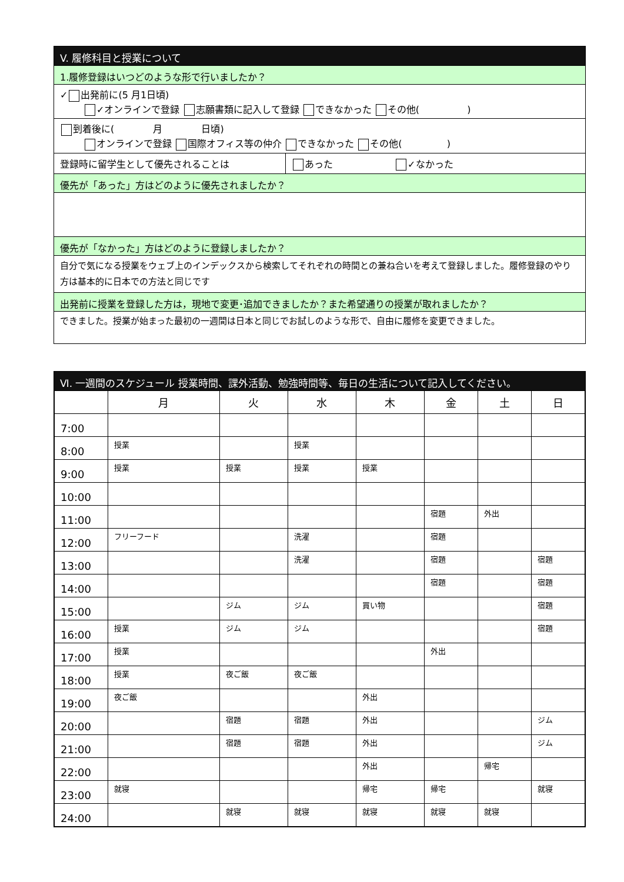V. 履修科目と授業について
1.履修登録はいつどのような形で行いましたか？
✓ 出発前に(5 月1日頃)
✓オンラインで登録 志願書類に記入して登録 できなかった その他( )
到着後に( 月 日頃)
オンラインで登録 国際オフィス等の仲介 できなかった その他( )
登録時に留学生として優先されることは あった ✓なかった
優先が「あった」方はどのように優先されましたか？
優先が「なかった」方はどのように登録しましたか？
自分で気になる授業をウェブ上のインデックスから検索してそれぞれの時間との兼ね合いを考えて登録しました。履修登録のやり方は基本的に日本での方法と同じです
出発前に授業を登録した方は，現地で変更･追加できましたか？また希望通りの授業が取れましたか？
できました。授業が始まった最初の一週間は日本と同じでお試しのような形で、自由に履修を変更できました。
Ⅵ. 一週間のスケジュール 授業時間、課外活動、勉強時間等、毎日の生活について記入してください。
| | 月 | 火 | 水 | 木 | 金 | 土 | 日 |
| --- | --- | --- | --- | --- | --- | --- | --- |
| 7:00 | | | | | | | |
| 8:00 | 授業 | | 授業 | | | | |
| 9:00 | 授業 | 授業 | 授業 | 授業 | | | |
| 10:00 | | | | | | | |
| 11:00 | | | | | 宿題 | 外出 | |
| 12:00 | フリーフード | | 洗濯 | | 宿題 | | |
| 13:00 | | | 洗濯 | | 宿題 | | 宿題 |
| 14:00 | | | | | 宿題 | | 宿題 |
| 15:00 | | ジム | ジム | 買い物 | | | 宿題 |
| 16:00 | 授業 | ジム | ジム | | | | 宿題 |
| 17:00 | 授業 | | | | 外出 | | |
| 18:00 | 授業 | 夜ご飯 | 夜ご飯 | | | | |
| 19:00 | 夜ご飯 | | | 外出 | | | |
| 20:00 | | 宿題 | 宿題 | 外出 | | | ジム |
| 21:00 | | 宿題 | 宿題 | 外出 | | | ジム |
| 22:00 | | | | 外出 | | 帰宅 | |
| 23:00 | 就寝 | | | 帰宅 | 帰宅 | | 就寝 |
| 24:00 | | 就寝 | 就寝 | 就寝 | 就寝 | 就寝 | |